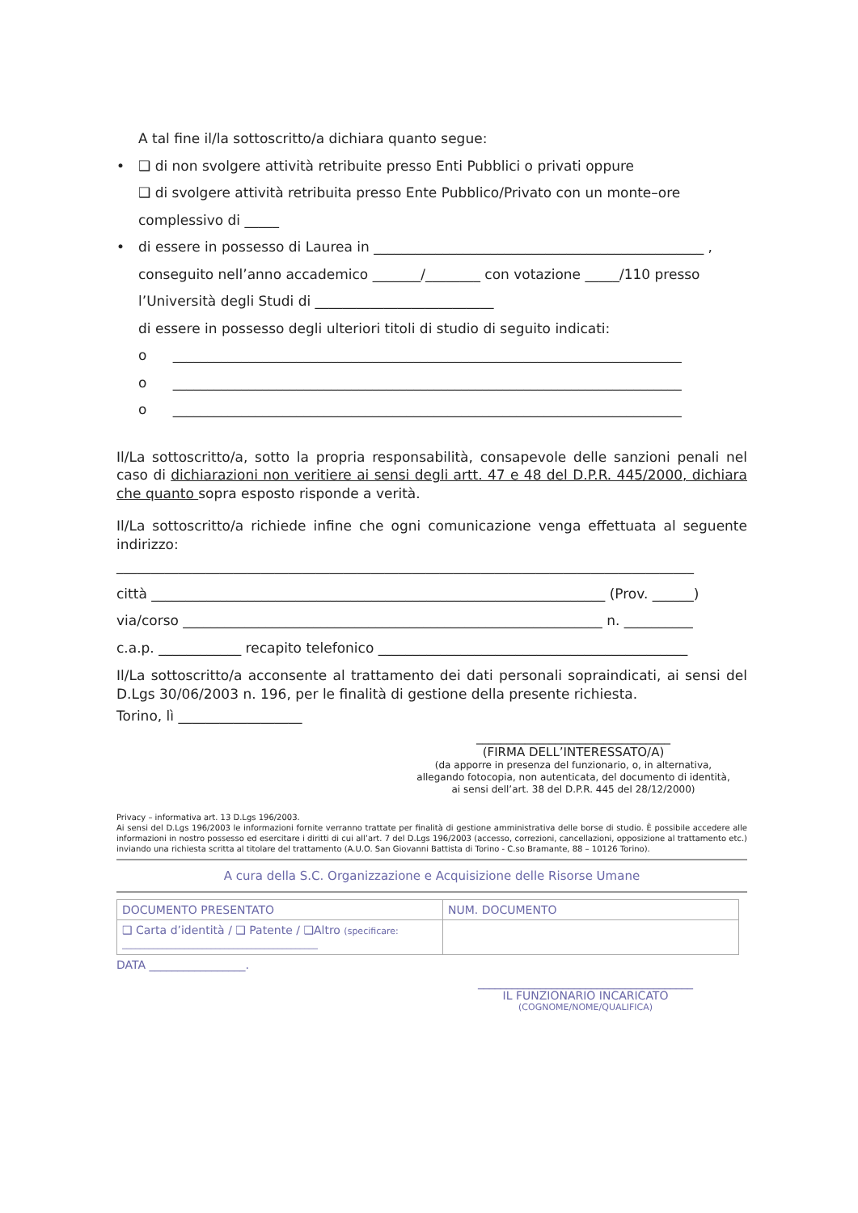A tal fine il/la sottoscritto/a dichiara quanto segue:
• ❑ di non svolgere attività retribuite presso Enti Pubblici o privati oppure
❑ di svolgere attività retribuita presso Ente Pubblico/Privato con un monte–ore complessivo di _____
• di essere in possesso di Laurea in ________________________________________________ ,
conseguito nell’anno accademico _______/________ con votazione _____/110 presso
l’Università degli Studi di __________________________
di essere in possesso degli ulteriori titoli di studio di seguito indicati:
o __________________________________________________________________________
o __________________________________________________________________________
o __________________________________________________________________________
Il/La sottoscritto/a, sotto la propria responsabilità, consapevole delle sanzioni penali nel caso di dichiarazioni non veritiere ai sensi degli artt. 47 e 48 del D.P.R. 445/2000, dichiara che quanto sopra esposto risponde a verità.
Il/La sottoscritto/a richiede infine che ogni comunicazione venga effettuata al seguente indirizzo:
____________________________________________________________________________________
città __________________________________________________________________ (Prov. ______)
via/corso _____________________________________________________________ n. __________
c.a.p. ____________ recapito telefonico _____________________________________________
Il/La sottoscritto/a acconsente al trattamento dei dati personali sopraindicati, ai sensi del D.Lgs 30/06/2003 n. 196, per le finalità di gestione della presente richiesta.
Torino, lì __________________
________________________________
(FIRMA DELL’INTERESSATO/A)
(da apporre in presenza del funzionario, o, in alternativa,
allegando fotocopia, non autenticata, del documento di identità,
ai sensi dell’art. 38 del D.P.R. 445 del 28/12/2000)
Privacy – informativa art. 13 D.Lgs 196/2003.
Ai sensi del D.Lgs 196/2003 le informazioni fornite verranno trattate per finalità di gestione amministrativa delle borse di studio. È possibile accedere alle informazioni in nostro possesso ed esercitare i diritti di cui all’art. 7 del D.Lgs 196/2003 (accesso, correzioni, cancellazioni, opposizione al trattamento etc.) inviando una richiesta scritta al titolare del trattamento (A.U.O. San Giovanni Battista di Torino - C.so Bramante, 88 – 10126 Torino).
A cura della S.C. Organizzazione e Acquisizione delle Risorse Umane
| DOCUMENTO PRESENTATO | NUM. DOCUMENTO |
| ❑ Carta d’identità / ❑ Patente / ❑Altro (specificare: ____________________________________________ | |
DATA _________________.
______________________________________
IL FUNZIONARIO INCARICATO
(COGNOME/NOME/QUALIFICA)